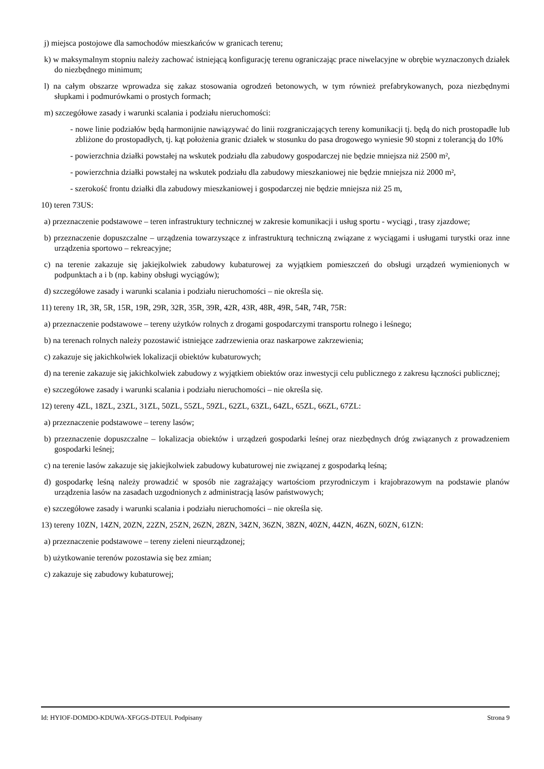j) miejsca postojowe dla samochodów mieszkańców w granicach terenu;
k) w maksymalnym stopniu należy zachować istniejącą konfigurację terenu ograniczając prace niwelacyjne w obrębie wyznaczonych działek do niezbędnego minimum;
l) na całym obszarze wprowadza się zakaz stosowania ogrodzeń betonowych, w tym również prefabrykowanych, poza niezbędnymi słupkami i podmurówkami o prostych formach;
m) szczegółowe zasady i warunki scalania i podziału nieruchomości:
- nowe linie podziałów będą harmonijnie nawiązywać do linii rozgraniczających tereny komunikacji tj. będą do nich prostopadłe lub zbliżone do prostopadłych, tj. kąt położenia granic działek w stosunku do pasa drogowego wyniesie 90 stopni z tolerancją do 10%
- powierzchnia działki powstałej na wskutek podziału dla zabudowy gospodarczej nie będzie mniejsza niż 2500 m²,
- powierzchnia działki powstałej na wskutek podziału dla zabudowy mieszkaniowej nie będzie mniejsza niż 2000 m²,
- szerokość frontu działki dla zabudowy mieszkaniowej i gospodarczej nie będzie mniejsza niż 25 m,
10) teren 73US:
a) przeznaczenie podstawowe – teren infrastruktury technicznej w zakresie komunikacji i usług sportu - wyciągi , trasy zjazdowe;
b) przeznaczenie dopuszczalne – urządzenia towarzyszące z infrastrukturą techniczną związane z wyciągami i usługami turystki oraz inne urządzenia sportowo – rekreacyjne;
c) na terenie zakazuje się jakiejkolwiek zabudowy kubaturowej za wyjątkiem pomieszczeń do obsługi urządzeń wymienionych w podpunktach a i b (np. kabiny obsługi wyciągów);
d) szczegółowe zasady i warunki scalania i podziału nieruchomości – nie określa się.
11) tereny 1R, 3R, 5R, 15R, 19R, 29R, 32R, 35R, 39R, 42R, 43R, 48R, 49R, 54R, 74R, 75R:
a) przeznaczenie podstawowe – tereny użytków rolnych z drogami gospodarczymi transportu rolnego i leśnego;
b) na terenach rolnych należy pozostawić istniejące zadrzewienia oraz naskarpowe zakrzewienia;
c) zakazuje się jakichkolwiek lokalizacji obiektów kubaturowych;
d) na terenie zakazuje się jakichkolwiek zabudowy z wyjątkiem obiektów oraz inwestycji celu publicznego z zakresu łączności publicznej;
e) szczegółowe zasady i warunki scalania i podziału nieruchomości – nie określa się.
12) tereny 4ZL, 18ZL, 23ZL, 31ZL, 50ZL, 55ZL, 59ZL, 62ZL, 63ZL, 64ZL, 65ZL, 66ZL, 67ZL:
a) przeznaczenie podstawowe – tereny lasów;
b) przeznaczenie dopuszczalne – lokalizacja obiektów i urządzeń gospodarki leśnej oraz niezbędnych dróg związanych z prowadzeniem gospodarki leśnej;
c) na terenie lasów zakazuje się jakiejkolwiek zabudowy kubaturowej nie związanej z gospodarką leśną;
d) gospodarkę leśną należy prowadzić w sposób nie zagrażający wartościom przyrodniczym i krajobrazowym na podstawie planów urządzenia lasów na zasadach uzgodnionych z administracją lasów państwowych;
e) szczegółowe zasady i warunki scalania i podziału nieruchomości – nie określa się.
13) tereny 10ZN, 14ZN, 20ZN, 22ZN, 25ZN, 26ZN, 28ZN, 34ZN, 36ZN, 38ZN, 40ZN, 44ZN, 46ZN, 60ZN, 61ZN:
a) przeznaczenie podstawowe – tereny zieleni nieurządzonej;
b) użytkowanie terenów pozostawia się bez zmian;
c) zakazuje się zabudowy kubaturowej;
Id: HYIOF-DOMDO-KDUWA-XFGGS-DTEUI. Podpisany Strona 9